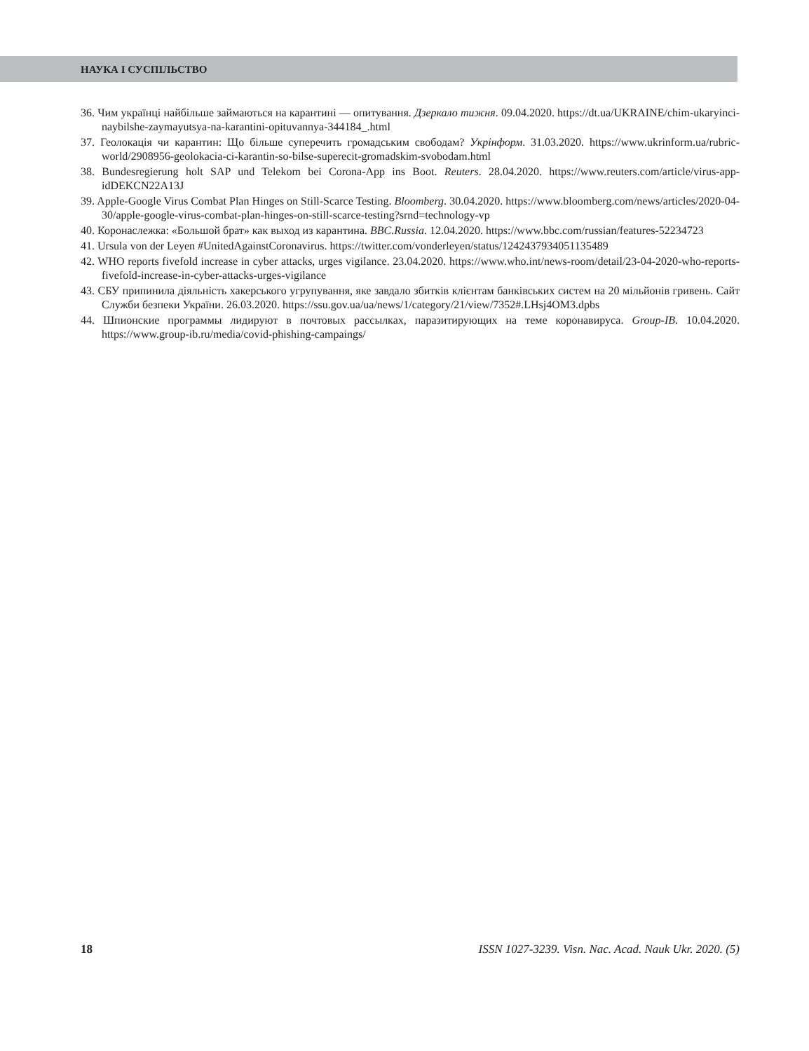НАУКА І СУСПІЛЬСТВО
36. Чим українці найбільше займаються на карантині — опитування. Дзеркало тижня. 09.04.2020. https://dt.ua/UKRAINE/chim-ukaryinci-naybilshe-zaymayutsya-na-karantini-opituvannya-344184_.html
37. Геолокація чи карантин: Що більше суперечить громадським свободам? Укрінформ. 31.03.2020. https://www.ukrinform.ua/rubric-world/2908956-geolokacia-ci-karantin-so-bilse-superecit-gromadskim-svobodam.html
38. Bundesregierung holt SAP und Telekom bei Corona-App ins Boot. Reuters. 28.04.2020. https://www.reuters.com/article/virus-app-idDEKCN22A13J
39. Apple-Google Virus Combat Plan Hinges on Still-Scarce Testing. Bloomberg. 30.04.2020. https://www.bloomberg.com/news/articles/2020-04-30/apple-google-virus-combat-plan-hinges-on-still-scarce-testing?srnd=technology-vp
40. Коронаслежка: «Большой брат» как выход из карантина. BBC.Russia. 12.04.2020. https://www.bbc.com/russian/features-52234723
41. Ursula von der Leyen #UnitedAgainstCoronavirus. https://twitter.com/vonderleyen/status/1242437934051135489
42. WHO reports fivefold increase in cyber attacks, urges vigilance. 23.04.2020. https://www.who.int/news-room/detail/23-04-2020-who-reports-fivefold-increase-in-cyber-attacks-urges-vigilance
43. СБУ припинила діяльність хакерського угрупування, яке завдало збитків клієнтам банківських систем на 20 мільйонів гривень. Сайт Служби безпеки України. 26.03.2020. https://ssu.gov.ua/ua/news/1/category/21/view/7352#.LHsj4OM3.dpbs
44. Шпионские программы лидируют в почтовых рассылках, паразитирующих на теме коронавируса. Group-IB. 10.04.2020. https://www.group-ib.ru/media/covid-phishing-campaings/
18 ISSN 1027-3239. Visn. Nac. Acad. Nauk Ukr. 2020. (5)